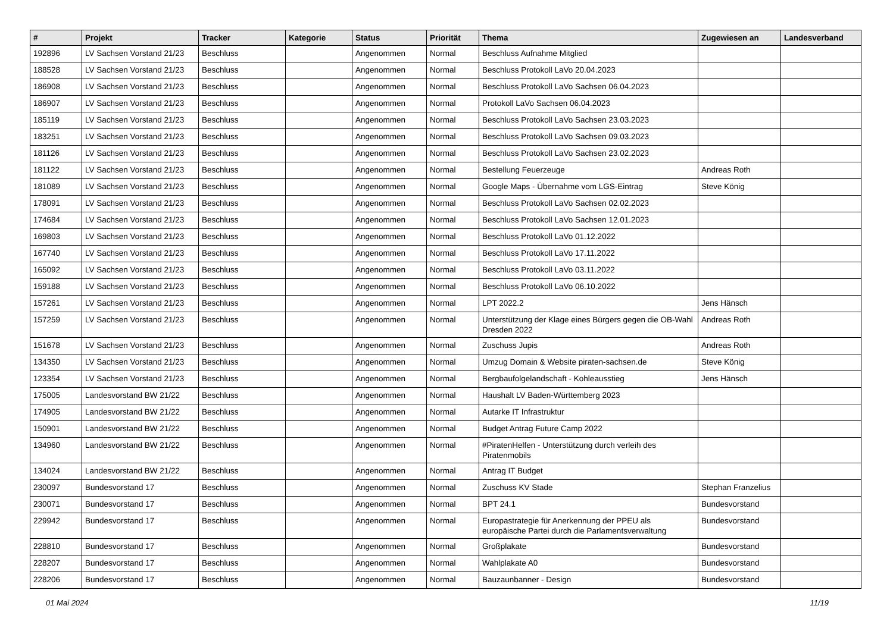| # | Projekt | Tracker | Kategorie | Status | Priorität | Thema | Zugewiesen an | Landesverband |
| --- | --- | --- | --- | --- | --- | --- | --- | --- |
| 192896 | LV Sachsen Vorstand 21/23 | Beschluss | | Angenommen | Normal | Beschluss Aufnahme Mitglied | | |
| 188528 | LV Sachsen Vorstand 21/23 | Beschluss | | Angenommen | Normal | Beschluss Protokoll LaVo 20.04.2023 | | |
| 186908 | LV Sachsen Vorstand 21/23 | Beschluss | | Angenommen | Normal | Beschluss Protokoll LaVo Sachsen 06.04.2023 | | |
| 186907 | LV Sachsen Vorstand 21/23 | Beschluss | | Angenommen | Normal | Protokoll LaVo Sachsen 06.04.2023 | | |
| 185119 | LV Sachsen Vorstand 21/23 | Beschluss | | Angenommen | Normal | Beschluss Protokoll LaVo Sachsen 23.03.2023 | | |
| 183251 | LV Sachsen Vorstand 21/23 | Beschluss | | Angenommen | Normal | Beschluss Protokoll LaVo Sachsen 09.03.2023 | | |
| 181126 | LV Sachsen Vorstand 21/23 | Beschluss | | Angenommen | Normal | Beschluss Protokoll LaVo Sachsen 23.02.2023 | | |
| 181122 | LV Sachsen Vorstand 21/23 | Beschluss | | Angenommen | Normal | Bestellung Feuerzeuge | Andreas Roth | |
| 181089 | LV Sachsen Vorstand 21/23 | Beschluss | | Angenommen | Normal | Google Maps - Übernahme vom LGS-Eintrag | Steve König | |
| 178091 | LV Sachsen Vorstand 21/23 | Beschluss | | Angenommen | Normal | Beschluss Protokoll LaVo Sachsen 02.02.2023 | | |
| 174684 | LV Sachsen Vorstand 21/23 | Beschluss | | Angenommen | Normal | Beschluss Protokoll LaVo Sachsen 12.01.2023 | | |
| 169803 | LV Sachsen Vorstand 21/23 | Beschluss | | Angenommen | Normal | Beschluss Protokoll LaVo 01.12.2022 | | |
| 167740 | LV Sachsen Vorstand 21/23 | Beschluss | | Angenommen | Normal | Beschluss Protokoll LaVo 17.11.2022 | | |
| 165092 | LV Sachsen Vorstand 21/23 | Beschluss | | Angenommen | Normal | Beschluss Protokoll LaVo 03.11.2022 | | |
| 159188 | LV Sachsen Vorstand 21/23 | Beschluss | | Angenommen | Normal | Beschluss Protokoll LaVo 06.10.2022 | | |
| 157261 | LV Sachsen Vorstand 21/23 | Beschluss | | Angenommen | Normal | LPT 2022.2 | Jens Hänsch | |
| 157259 | LV Sachsen Vorstand 21/23 | Beschluss | | Angenommen | Normal | Unterstützung der Klage eines Bürgers gegen die OB-Wahl Dresden 2022 | Andreas Roth | |
| 151678 | LV Sachsen Vorstand 21/23 | Beschluss | | Angenommen | Normal | Zuschuss Jupis | Andreas Roth | |
| 134350 | LV Sachsen Vorstand 21/23 | Beschluss | | Angenommen | Normal | Umzug Domain & Website piraten-sachsen.de | Steve König | |
| 123354 | LV Sachsen Vorstand 21/23 | Beschluss | | Angenommen | Normal | Bergbaufolgelandschaft - Kohleausstieg | Jens Hänsch | |
| 175005 | Landesvorstand BW 21/22 | Beschluss | | Angenommen | Normal | Haushalt LV Baden-Württemberg 2023 | | |
| 174905 | Landesvorstand BW 21/22 | Beschluss | | Angenommen | Normal | Autarke IT Infrastruktur | | |
| 150901 | Landesvorstand BW 21/22 | Beschluss | | Angenommen | Normal | Budget Antrag Future Camp 2022 | | |
| 134960 | Landesvorstand BW 21/22 | Beschluss | | Angenommen | Normal | #PiratenHelfen - Unterstützung durch verleih des Piratenmobils | | |
| 134024 | Landesvorstand BW 21/22 | Beschluss | | Angenommen | Normal | Antrag IT Budget | | |
| 230097 | Bundesvorstand 17 | Beschluss | | Angenommen | Normal | Zuschuss KV Stade | Stephan Franzelius | |
| 230071 | Bundesvorstand 17 | Beschluss | | Angenommen | Normal | BPT 24.1 | Bundesvorstand | |
| 229942 | Bundesvorstand 17 | Beschluss | | Angenommen | Normal | Europastrategie für Anerkennung der PPEU als europäische Partei durch die Parlamentsverwaltung | Bundesvorstand | |
| 228810 | Bundesvorstand 17 | Beschluss | | Angenommen | Normal | Großplakate | Bundesvorstand | |
| 228207 | Bundesvorstand 17 | Beschluss | | Angenommen | Normal | Wahlplakate A0 | Bundesvorstand | |
| 228206 | Bundesvorstand 17 | Beschluss | | Angenommen | Normal | Bauzaunbanner - Design | Bundesvorstand | |
01 Mai 2024 11/19